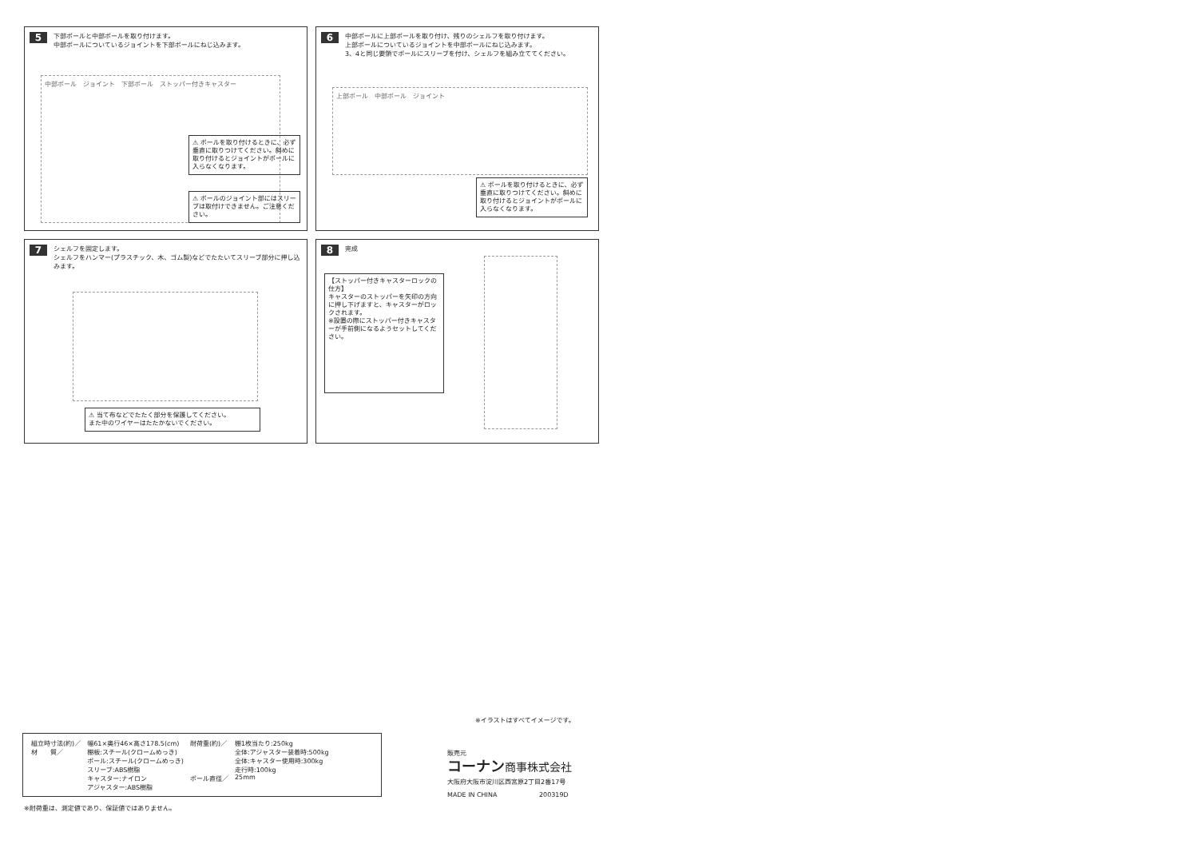5
下部ポールと中部ポールを取り付けます。
中部ポールについているジョイントを下部ポールにねじ込みます。
中部ポール　ジョイント　下部ポール　ストッパー付きキャスター
⚠ ポールを取り付けるときに、必ず垂直に取りつけてください。斜めに取り付けるとジョイントがポールに入らなくなります。
⚠ ポールのジョイント部にはスリーブは取付けできません。ご注意ください。
6
中部ポールに上部ポールを取り付け、残りのシェルフを取り付けます。
上部ポールについているジョイントを中部ポールにねじ込みます。
3、4と同じ要領でポールにスリーブを付け、シェルフを組み立ててください。
上部ポール　中部ポール　ジョイント
⚠ ポールを取り付けるときに、必ず垂直に取りつけてください。斜めに取り付けるとジョイントがポールに入らなくなります。
7
シェルフを固定します。
シェルフをハンマー(プラスチック、木、ゴム製)などでたたいてスリーブ部分に押し込みます。
⚠ 当て布などでたたく部分を保護してください。
また中のワイヤーはたたかないでください。
8
完成
【ストッパー付きキャスターロックの仕方】
キャスターのストッパーを矢印の方向に押し下げますと、キャスターがロックされます。
※設置の際にストッパー付きキャスターが手前側になるようセットしてください。
※イラストはすべてイメージです。
| 組立時寸法(約)／ | 幅61×奥行46×高さ178.5(cm) | 耐荷重(約)／ | 棚1枚当たり:250kg |
| 材 質／ | 棚板:スチール(クロームめっき) | | 全体:アジャスター装着時:500kg |
| | ポール:スチール(クロームめっき) | | 全体:キャスター使用時:300kg |
| | スリーブ:ABS樹脂 | | 走行時:100kg |
| | キャスター:ナイロン | ポール直径／ | 25mm |
| | アジャスター:ABS樹脂 | | |
※耐荷重は、測定値であり、保証値ではありません。
販売元
コーナン 商事株式会社
大阪府大阪市淀川区西宮原2丁目2番17号
MADE IN CHINA 200319D